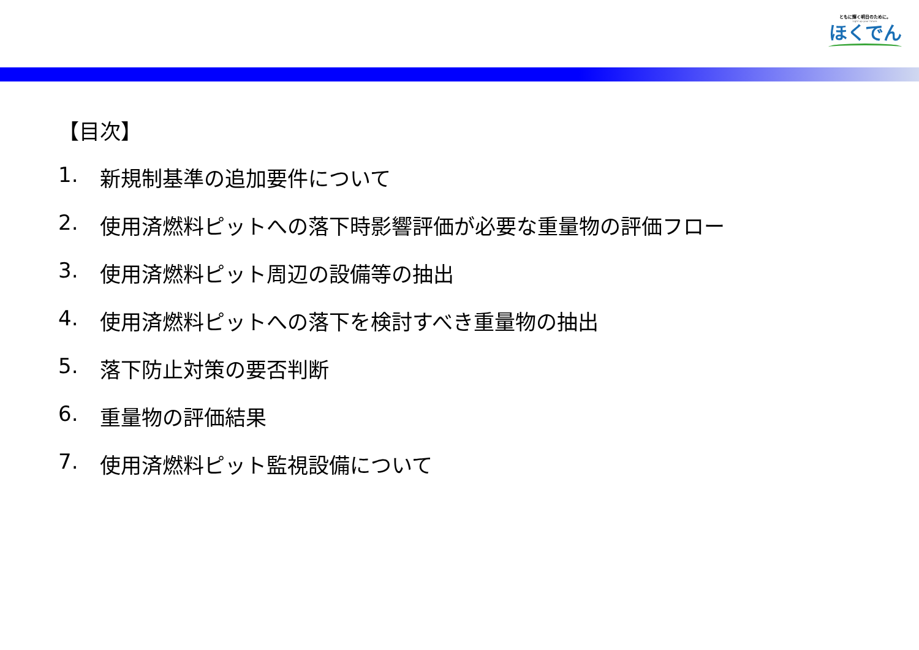ともに輝く明日のために。
Light up your future.
ほくでん
【目次】
1. 新規制基準の追加要件について
2. 使用済燃料ピットへの落下時影響評価が必要な重量物の評価フロー
3. 使用済燃料ピット周辺の設備等の抽出
4. 使用済燃料ピットへの落下を検討すべき重量物の抽出
5. 落下防止対策の要否判断
6. 重量物の評価結果
7. 使用済燃料ピット監視設備について